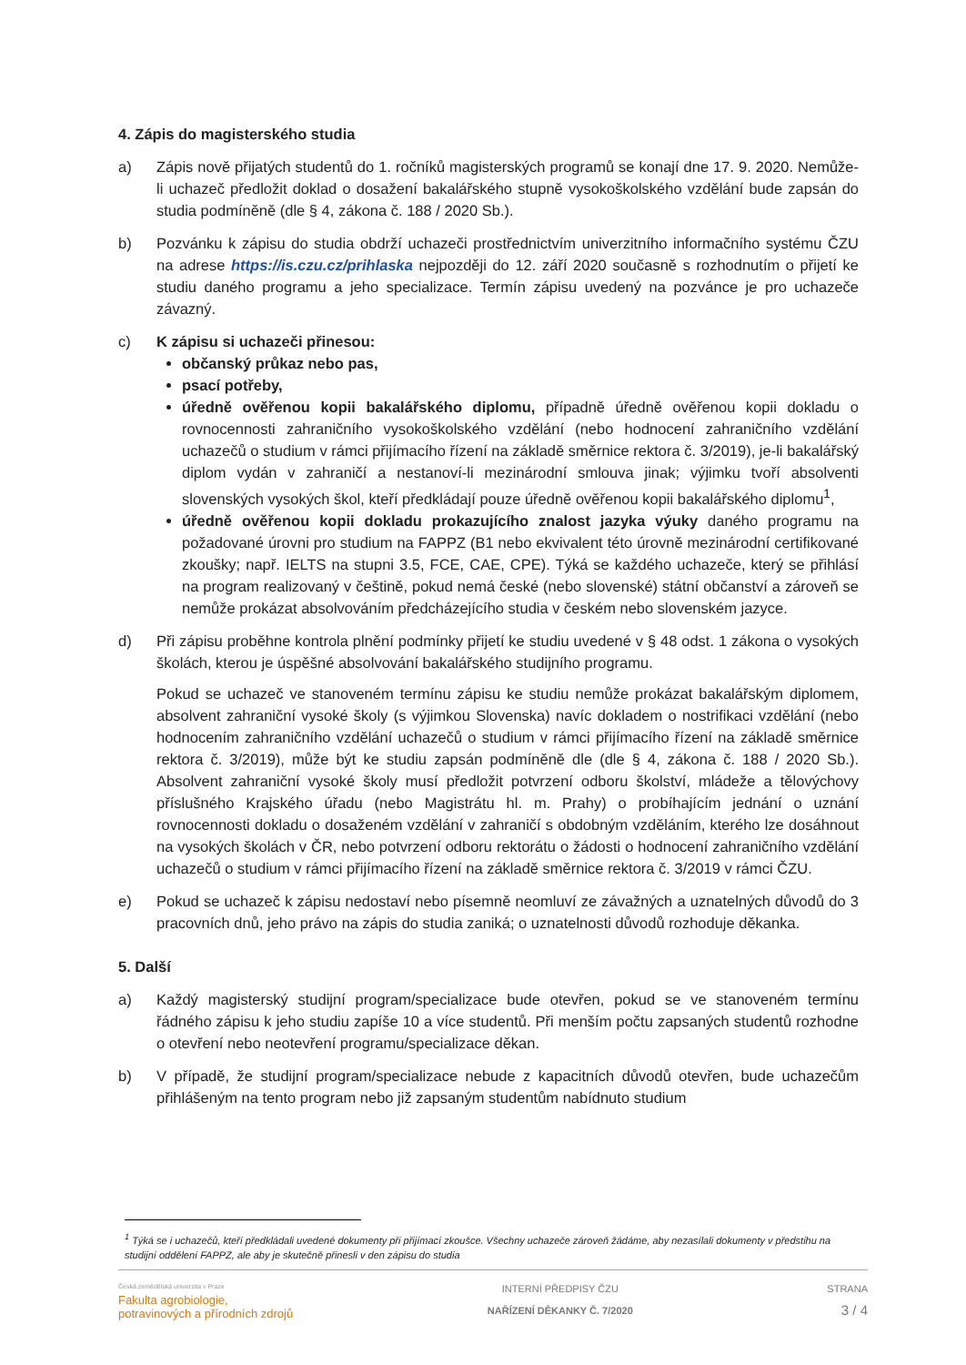4. Zápis do magisterského studia
a) Zápis nově přijatých studentů do 1. ročníků magisterských programů se konají dne 17. 9. 2020. Nemůže-li uchazeč předložit doklad o dosažení bakalářského stupně vysokoškolského vzdělání bude zapsán do studia podmíněně (dle § 4, zákona č. 188 / 2020 Sb.).
b) Pozvánku k zápisu do studia obdrží uchazeči prostřednictvím univerzitního informačního systému ČZU na adrese https://is.czu.cz/prihlaska nejpozději do 12. září 2020 současně s rozhodnutím o přijetí ke studiu daného programu a jeho specializace. Termín zápisu uvedený na pozvánce je pro uchazeče závazný.
c) K zápisu si uchazeči přinesou:
občanský průkaz nebo pas,
psací potřeby,
úředně ověřenou kopii bakalářského diplomu, případně úředně ověřenou kopii dokladu o rovnocennosti zahraničního vysokoškolského vzdělání (nebo hodnocení zahraničního vzdělání uchazečů o studium v rámci přijímacího řízení na základě směrnice rektora č. 3/2019), je-li bakalářský diplom vydán v zahraničí a nestanoví-li mezinárodní smlouva jinak; výjimku tvoří absolventi slovenských vysokých škol, kteří předkládají pouze úředně ověřenou kopii bakalářského diplomu<sup>1</sup>,
úředně ověřenou kopii dokladu prokazujícího znalost jazyka výuky daného programu na požadované úrovni pro studium na FAPPZ (B1 nebo ekvivalent této úrovně mezinárodní certifikované zkoušky; např. IELTS na stupni 3.5, FCE, CAE, CPE). Týká se každého uchazeče, který se přihlásí na program realizovaný v češtině, pokud nemá české (nebo slovenské) státní občanství a zároveň se nemůže prokázat absolvováním předcházejícího studia v českém nebo slovenském jazyce.
d) Při zápisu proběhne kontrola plnění podmínky přijetí ke studiu uvedené v § 48 odst. 1 zákona o vysokých školách, kterou je úspěšné absolvování bakalářského studijního programu.
Pokud se uchazeč ve stanoveném termínu zápisu ke studiu nemůže prokázat bakalářským diplomem, absolvent zahraniční vysoké školy (s výjimkou Slovenska) navíc dokladem o nostrifikaci vzdělání (nebo hodnocením zahraničního vzdělání uchazečů o studium v rámci přijímacího řízení na základě směrnice rektora č. 3/2019), může být ke studiu zapsán podmíněně dle (dle § 4, zákona č. 188 / 2020 Sb.). Absolvent zahraniční vysoké školy musí předložit potvrzení odboru školství, mládeže a tělovýchovy příslušného Krajského úřadu (nebo Magistrátu hl. m. Prahy) o probíhajícím jednání o uznání rovnocennosti dokladu o dosaženém vzdělání v zahraničí s obdobným vzděláním, kterého lze dosáhnout na vysokých školách v ČR, nebo potvrzení odboru rektorátu o žádosti o hodnocení zahraničního vzdělání uchazečů o studium v rámci přijímacího řízení na základě směrnice rektora č. 3/2019 v rámci ČZU.
e) Pokud se uchazeč k zápisu nedostaví nebo písemně neomluví ze závažných a uznatelných důvodů do 3 pracovních dnů, jeho právo na zápis do studia zaniká; o uznatelnosti důvodů rozhoduje děkanka.
5. Další
a) Každý magisterský studijní program/specializace bude otevřen, pokud se ve stanoveném termínu řádného zápisu k jeho studiu zapíše 10 a více studentů. Při menším počtu zapsaných studentů rozhodne o otevření nebo neotevření programu/specializace děkan.
b) V případě, že studijní program/specializace nebude z kapacitních důvodů otevřen, bude uchazečům přihlášeným na tento program nebo již zapsaným studentům nabídnuto studium
<sup>1</sup> Týká se i uchazečů, kteří předkládali uvedené dokumenty při přijímací zkoušce. Všechny uchazeče zároveň žádáme, aby nezasílali dokumenty v předstihu na studijní oddělení FAPPZ, ale aby je skutečně přinesli v den zápisu do studia
Česká zemědělská univerzita v Praze
Fakulta agrobiologie,
potravinových a přírodních zdrojů
INTERNÍ PŘEDPISY ČZU
NAŘÍZENÍ DĚKANKY Č. 7/2020
STRANA
3 / 4